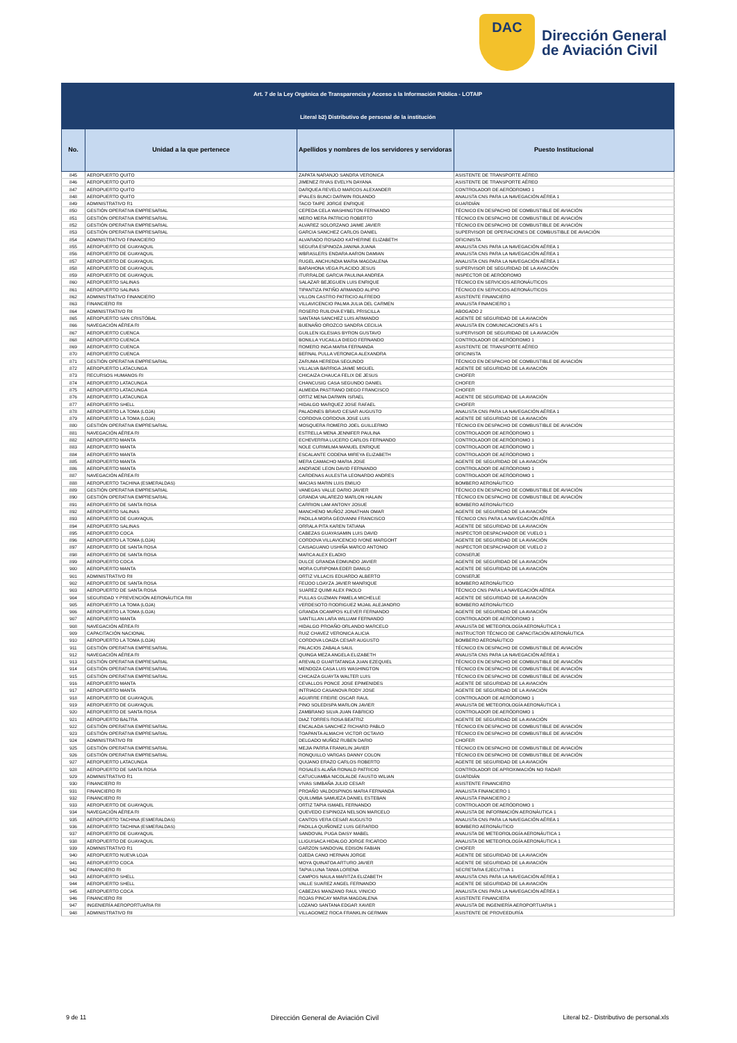DAC
Dirección General
de Aviación Civil
| Art. 7 de la Ley Orgánica de Transparencia y Acceso a la Información Pública - LOTAIP | | | |
| --- | --- | --- | --- |
| Literal b2) Distributivo de personal de la institución | | | |
| No. | Unidad a la que pertenece | Apellidos y nombres de los servidores y servidoras | Puesto Institucional |
| 845 | AEROPUERTO QUITO | ZAPATA NARANJO SANDRA VERONICA | ASISTENTE DE TRANSPORTE AÉREO |
| 846 | AEROPUERTO QUITO | JIMENEZ RIVAS EVELYN DAYANA | ASISTENTE DE TRANSPORTE AÉREO |
| 847 | AEROPUERTO QUITO | DARQUEA REVELO MARCOS ALEXANDER | CONTROLADOR DE AERÓDROMO 1 |
| 848 | AEROPUERTO QUITO | IPIALES BUNCI DARWIN ROLANDO | ANALISTA CNS PARA LA NAVEGACIÓN AÉREA 1 |
| 849 | ADMINISTRATIVO R1 | TACO TAIPE JORGE ENRIQUE | GUARDIÁN |
| 850 | GESTIÓN OPERATIVA EMPRESARIAL | CEPEDA CELA WASHINGTON FERNANDO | TÉCNICO EN DESPACHO DE COMBUSTIBLE DE AVIACIÓN |
| 851 | GESTIÓN OPERATIVA EMPRESARIAL | MERO MERA PATRICIO ROBERTO | TÉCNICO EN DESPACHO DE COMBUSTIBLE DE AVIACIÓN |
| 852 | GESTIÓN OPERATIVA EMPRESARIAL | ALVAREZ SOLORZANO JAIME JAVIER | TÉCNICO EN DESPACHO DE COMBUSTIBLE DE AVIACIÓN |
| 853 | GESTIÓN OPERATIVA EMPRESARIAL | GARCIA SANCHEZ CARLOS DANIEL | SUPERVISOR DE OPERACIONES DE COMBUSTIBLE DE AVIACIÓN |
| 854 | ADMINISTRATIVO FINANCIERO | ALVARADO ROSADO KATHERINE ELIZABETH | OFICINISTA |
| 855 | AEROPUERTO DE GUAYAQUIL | SEGURA ESPINOZA JANINA JUANA | ANALISTA CNS PARA LA NAVEGACIÓN AÉREA 1 |
| 856 | AEROPUERTO DE GUAYAQUIL | WBRASLERS ENDARA AARON DAMIAN | ANALISTA CNS PARA LA NAVEGACIÓN AÉREA 1 |
| 857 | AEROPUERTO DE GUAYAQUIL | RUGEL ANCHUNDIA MARIA MAGDALENA | ANALISTA CNS PARA LA NAVEGACIÓN AÉREA 1 |
| 858 | AEROPUERTO DE GUAYAQUIL | BARAHONA VEGA PLACIDO JESUS | SUPERVISOR DE SEGURIDAD DE LA AVIACIÓN |
| 859 | AEROPUERTO DE GUAYAQUIL | ITURRALDE GARCIA PAULINA ANDREA | INSPECTOR DE AERÓDROMO |
| 860 | AEROPUERTO SALINAS | SALAZAR BEJEGUEN LUIS ENRIQUE | TÉCNICO EN SERVICIOS AERONÁUTICOS |
| 861 | AEROPUERTO SALINAS | TIPANTIZA PATIÑO ARMANDO ALIPIO | TÉCNICO EN SERVICIOS AERONÁUTICOS |
| 862 | ADMINISTRATIVO FINANCIERO | VILLON CASTRO PATRICIO ALFREDO | ASISTENTE FINANCIERO |
| 863 | FINANCIERO RII | VILLAVICENCIO PALMA JULIA DEL CARMEN | ANALISTA FINANCIERO 1 |
| 864 | ADMINISTRATIVO RII | ROSERO RUILOVA EYBEL PRISCILLA | ABOGADO 2 |
| 865 | AEROPUERTO SAN CRISTÓBAL | SANTANA SANCHEZ LUIS ARMANDO | AGENTE DE SEGURIDAD DE LA AVIACIÓN |
| 866 | NAVEGACIÓN AÉREA RI | BUENAÑO OROZCO SANDRA CECILIA | ANALISTA EN COMUNICACIONES AFS 1 |
| 867 | AEROPUERTO CUENCA | GUILLEN IGLESIAS BYRON GUSTAVO | SUPERVISOR DE SEGURIDAD DE LA AVIACIÓN |
| 868 | AEROPUERTO CUENCA | BONILLA YUCAILLA DIEGO FERNANDO | CONTROLADOR DE AERÓDROMO 1 |
| 869 | AEROPUERTO CUENCA | ROMERO INGA MARIA FERNANDA | ASISTENTE DE TRANSPORTE AÉREO |
| 870 | AEROPUERTO CUENCA | BERNAL PULLA VERONICA ALEXANDRA | OFICINISTA |
| 871 | GESTIÓN OPERATIVA EMPRESARIAL | ZARUMA HEREDIA SEGUNDO | TÉCNICO EN DESPACHO DE COMBUSTIBLE DE AVIACIÓN |
| 872 | AEROPUERTO LATACUNGA | VILLALVA BARRIGA JAIME MIGUEL | AGENTE DE SEGURIDAD DE LA AVIACIÓN |
| 873 | RECURSOS HUMANOS RI | CHICAIZA CHAUCA FELIX DE JESUS | CHOFER |
| 874 | AEROPUERTO LATACUNGA | CHANCUSIG CASA SEGUNDO DANIEL | CHOFER |
| 875 | AEROPUERTO LATACUNGA | ALMEIDA PASTRANO DIEGO FRANCISCO | CHOFER |
| 876 | AEROPUERTO LATACUNGA | ORTIZ MENA DARWIN ISRAEL | AGENTE DE SEGURIDAD DE LA AVIACIÓN |
| 877 | AEROPUERTO SHELL | HIDALGO MARQUEZ JOSE RAFAEL | CHOFER |
| 878 | AEROPUERTO LA TOMA (LOJA) | PALADINES BRAVO CESAR AUGUSTO | ANALISTA CNS PARA LA NAVEGACIÓN AÉREA 1 |
| 879 | AEROPUERTO LA TOMA (LOJA) | CORDOVA CORDOVA JOSE LUIS | AGENTE DE SEGURIDAD DE LA AVIACIÓN |
| 880 | GESTIÓN OPERATIVA EMPRESARIAL | MOSQUERA ROMERO JOEL GUILLERMO | TÉCNICO EN DESPACHO DE COMBUSTIBLE DE AVIACIÓN |
| 881 | NAVEGACIÓN AÉREA RI | ESTRELLA MENA JENNIFER PAULINA | CONTROLADOR DE AERÓDROMO 1 |
| 882 | AEROPUERTO MANTA | ECHEVERRIA LUCERO CARLOS FERNANDO | CONTROLADOR DE AERÓDROMO 1 |
| 883 | AEROPUERTO MANTA | NOLE CURIMILMA MANUEL ENRIQUE | CONTROLADOR DE AERÓDROMO 1 |
| 884 | AEROPUERTO MANTA | ESCALANTE CODENA MIREYA ELIZABETH | CONTROLADOR DE AERÓDROMO 1 |
| 885 | AEROPUERTO MANTA | MERA CAMACHO MARIA JOSE | AGENTE DE SEGURIDAD DE LA AVIACIÓN |
| 886 | AEROPUERTO MANTA | ANDRADE LEON DAVID FERNANDO | CONTROLADOR DE AERÓDROMO 1 |
| 887 | NAVEGACIÓN AÉREA RI | CARDENAS AULESTIA LEONARDO ANDRES | CONTROLADOR DE AERÓDROMO 1 |
| 888 | AEROPUERTO TACHINA (ESMERALDAS) | MACIAS MARIN LUIS EMILIO | BOMBERO AERONÁUTICO |
| 889 | GESTIÓN OPERATIVA EMPRESARIAL | VANEGAS VALLE DARIO JAVIER | TÉCNICO EN DESPACHO DE COMBUSTIBLE DE AVIACIÓN |
| 890 | GESTIÓN OPERATIVA EMPRESARIAL | GRANDA VALAREZO MARLON HALAIN | TÉCNICO EN DESPACHO DE COMBUSTIBLE DE AVIACIÓN |
| 891 | AEROPUERTO DE SANTA ROSA | CARRION LAM ANTONY JOSUE | BOMBERO AERONÁUTICO |
| 892 | AEROPUERTO SALINAS | MANCHENO MUÑOZ JONATHAN OMAR | AGENTE DE SEGURIDAD DE LA AVIACIÓN |
| 893 | AEROPUERTO DE GUAYAQUIL | PADILLA MORA GEOVANNI FRANCISCO | TÉCNICO CNS PARA LA NAVEGACIÓN AÉREA |
| 894 | AEROPUERTO SALINAS | ORRALA PITA KAREN TATIANA | AGENTE DE SEGURIDAD DE LA AVIACIÓN |
| 895 | AEROPUERTO COCA | CABEZAS GUAYASAMIN LUIS DAVID | INSPECTOR DESPACHADOR DE VUELO 1 |
| 896 | AEROPUERTO LA TOMA (LOJA) | CORDOVA VILLAVICENCIO IVONE MARGOHT | AGENTE DE SEGURIDAD DE LA AVIACIÓN |
| 897 | AEROPUERTO DE SANTA ROSA | CAISAGUANO USHIÑA MARCO ANTONIO | INSPECTOR DESPACHADOR DE VUELO 2 |
| 898 | AEROPUERTO DE SANTA ROSA | MARCA ALEX ELADIO | CONSERJE |
| 899 | AEROPUERTO COCA | DULCE GRANDA EDMUNDO JAVIER | AGENTE DE SEGURIDAD DE LA AVIACIÓN |
| 900 | AEROPUERTO MANTA | MORA CURIPOMA EDER DANILO | AGENTE DE SEGURIDAD DE LA AVIACIÓN |
| 901 | ADMINISTRATIVO RII | ORTIZ VILLACIS EDUARDO ALBERTO | CONSERJE |
| 902 | AEROPUERTO DE SANTA ROSA | FEIJOO LOAYZA JAVIER MANRIQUE | BOMBERO AERONÁUTICO |
| 903 | AEROPUERTO DE SANTA ROSA | SUAREZ QUIMI ALEX PAOLO | TÉCNICO CNS PARA LA NAVEGACIÓN AÉREA |
| 904 | SEGURIDAD Y PREVENCIÓN AERONÁUTICA RIII | PULLAS GUZMAN PAMELA MICHELLE | AGENTE DE SEGURIDAD DE LA AVIACIÓN |
| 905 | AEROPUERTO LA TOMA (LOJA) | VERDESOTO RODRIGUEZ MIJAIL ALEJANDRO | BOMBERO AERONÁUTICO |
| 906 | AEROPUERTO LA TOMA (LOJA) | GRANDA OCAMPOS KLEVER FERNANDO | AGENTE DE SEGURIDAD DE LA AVIACIÓN |
| 907 | AEROPUERTO MANTA | SANTILLAN LARA WILLIAM FERNANDO | CONTROLADOR DE AERÓDROMO 1 |
| 908 | NAVEGACIÓN AÉREA RI | HIDALGO PROAÑO ORLANDO MARCELO | ANALISTA DE METEOROLOGÍA AERONÁUTICA 1 |
| 909 | CAPACITACIÓN NACIONAL | RUIZ CHAVEZ VERONICA ALICIA | INSTRUCTOR TÉCNICO DE CAPACITACIÓN AERONÁUTICA |
| 910 | AEROPUERTO LA TOMA (LOJA) | CORDOVA LOAIZA CESAR AUGUSTO | BOMBERO AERONÁUTICO |
| 911 | GESTIÓN OPERATIVA EMPRESARIAL | PALACIOS ZABALA SAUL | TÉCNICO EN DESPACHO DE COMBUSTIBLE DE AVIACIÓN |
| 912 | NAVEGACIÓN AÉREA RI | QUINGA MEZA ANGELA ELIZABETH | ANALISTA CNS PARA LA NAVEGACIÓN AÉREA 1 |
| 913 | GESTIÓN OPERATIVA EMPRESARIAL | AREVALO GUARTATANGA JUAN EZEQUIEL | TÉCNICO EN DESPACHO DE COMBUSTIBLE DE AVIACIÓN |
| 914 | GESTIÓN OPERATIVA EMPRESARIAL | MENDOZA CASA LUIS WASHINGTON | TÉCNICO EN DESPACHO DE COMBUSTIBLE DE AVIACIÓN |
| 915 | GESTIÓN OPERATIVA EMPRESARIAL | CHICAIZA GUAYTA WALTER LUIS | TÉCNICO EN DESPACHO DE COMBUSTIBLE DE AVIACIÓN |
| 916 | AEROPUERTO MANTA | CEVALLOS PONCE JOSE EPIMENIDES | AGENTE DE SEGURIDAD DE LA AVIACIÓN |
| 917 | AEROPUERTO MANTA | INTRIAGO CASANOVA RODY JOSE | AGENTE DE SEGURIDAD DE LA AVIACIÓN |
| 918 | AEROPUERTO DE GUAYAQUIL | AGUIRRE FREIRE OSCAR RAUL | CONTROLADOR DE AERÓDROMO 1 |
| 919 | AEROPUERTO DE GUAYAQUIL | PINO SOLEDISPA MARLON JAVIER | ANALISTA DE METEOROLOGÍA AERONÁUTICA 1 |
| 920 | AEROPUERTO DE SANTA ROSA | ZAMBRANO SILVA JUAN FABRICIO | CONTROLADOR DE AERÓDROMO 1 |
| 921 | AEROPUERTO BALTRA | DIAZ TORRES ROSA BEATRIZ | AGENTE DE SEGURIDAD DE LA AVIACIÓN |
| 922 | GESTIÓN OPERATIVA EMPRESARIAL | ENCALADA SANCHEZ RICHARD PABLO | TÉCNICO EN DESPACHO DE COMBUSTIBLE DE AVIACIÓN |
| 923 | GESTIÓN OPERATIVA EMPRESARIAL | TOAPANTA ALMACHI VICTOR OCTAVIO | TÉCNICO EN DESPACHO DE COMBUSTIBLE DE AVIACIÓN |
| 924 | ADMINISTRATIVO RII | DELGADO MUÑOZ RUBEN DARIO | CHOFER |
| 925 | GESTIÓN OPERATIVA EMPRESARIAL | MEJIA PARRA FRANKLIN JAVIER | TÉCNICO EN DESPACHO DE COMBUSTIBLE DE AVIACIÓN |
| 926 | GESTIÓN OPERATIVA EMPRESARIAL | RONQUILLO VARGAS DANNY COLON | TÉCNICO EN DESPACHO DE COMBUSTIBLE DE AVIACIÓN |
| 927 | AEROPUERTO LATACUNGA | QUIJANO ERAZO CARLOS ROBERTO | AGENTE DE SEGURIDAD DE LA AVIACIÓN |
| 928 | AEROPUERTO DE SANTA ROSA | ROSALES ALAÑA RONALD PATRICIO | CONTROLADOR DE APROXIMACIÓN NO RADAR |
| 929 | ADMINISTRATIVO R1 | CATUCUAMBA NICOLALDE FAUSTO WILIAN | GUARDIÁN |
| 930 | FINANCIERO RI | VIVAS SIMBAÑA JULIO CESAR | ASISTENTE FINANCIERO |
| 931 | FINANCIERO RI | PROAÑO VALDOSPINOS MARIA FERNANDA | ANALISTA FINANCIERO 1 |
| 932 | FINANCIERO RI | QUILUMBA SAMUEZA DANIEL ESTEBAN | ANALISTA FINANCIERO 2 |
| 933 | AEROPUERTO DE GUAYAQUIL | ORTIZ TAPIA ISMAEL FERNANDO | CONTROLADOR DE AERÓDROMO 1 |
| 934 | NAVEGACIÓN AÉREA RI | QUEVEDO ESPINOZA NELSON MARCELO | ANALISTA DE INFORMACIÓN AERONÁUTICA 1 |
| 935 | AEROPUERTO TACHINA (ESMERALDAS) | CANTOS VERA CESAR AUGUSTO | ANALISTA CNS PARA LA NAVEGACIÓN AÉREA 1 |
| 936 | AEROPUERTO TACHINA (ESMERALDAS) | PADILLA QUIÑONEZ LUIS GERARDO | BOMBERO AERONÁUTICO |
| 937 | AEROPUERTO DE GUAYAQUIL | SANDOVAL PUGA DAISY MABEL | ANALISTA DE METEOROLOGÍA AERONÁUTICA 1 |
| 938 | AEROPUERTO DE GUAYAQUIL | LLIGUISACA HIDALGO JORGE RICARDO | ANALISTA DE METEOROLOGÍA AERONÁUTICA 1 |
| 939 | ADMINISTRATIVO R1 | GARZON SANDOVAL EDISON FABIAN | CHOFER |
| 940 | AEROPUERTO NUEVA LOJA | OJEDA CANO HERNAN JORGE | AGENTE DE SEGURIDAD DE LA AVIACIÓN |
| 941 | AEROPUERTO COCA | MOYA QUINATOA ARTURO JAVIER | AGENTE DE SEGURIDAD DE LA AVIACIÓN |
| 942 | FINANCIERO RI | TAPIA LUNA TANIA LORENA | SECRETARIA EJECUTIVA 1 |
| 943 | AEROPUERTO SHELL | CAMPOS NAULA MARITZA ELIZABETH | ANALISTA CNS PARA LA NAVEGACIÓN AÉREA 1 |
| 944 | AEROPUERTO SHELL | VALLE SUAREZ ANGEL FERNANDO | AGENTE DE SEGURIDAD DE LA AVIACIÓN |
| 945 | AEROPUERTO COCA | CABEZAS MANZANO RAUL VINICIO | ANALISTA CNS PARA LA NAVEGACIÓN AÉREA 1 |
| 946 | FINANCIERO RII | ROJAS PINCAY MARIA MAGDALENA | ASISTENTE FINANCIERA |
| 947 | INGENIERÍA AEROPORTUARIA RII | LOZANO SANTANA EDGAR XAVIER | ANALISTA DE INGENIERÍA AEROPORTUARIA 1 |
| 948 | ADMINISTRATIVO RII | VILLAGOMEZ ROCA FRANKLIN GERMAN | ASISTENTE DE PROVEEDURÍA |
9 de 11 Dirección General de Aviación Civil Literal b2.- Distributivo de personal.xls